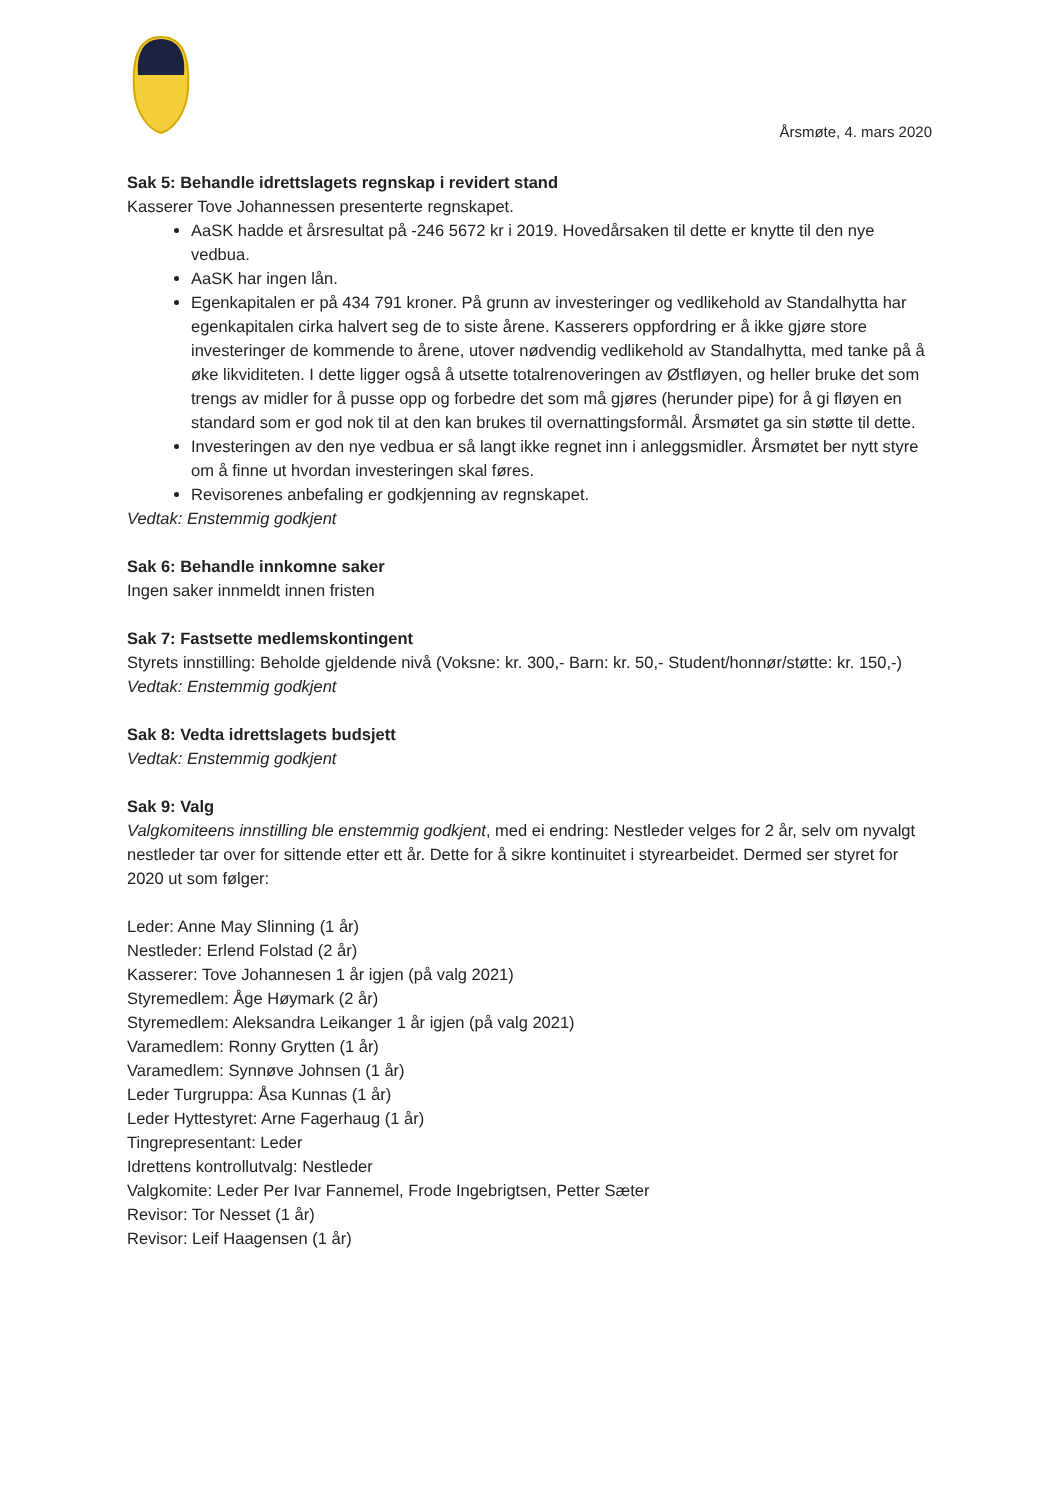Årsmøte, 4. mars 2020
Sak 5: Behandle idrettslagets regnskap i revidert stand
Kasserer Tove Johannessen presenterte regnskapet.
AaSK hadde et årsresultat på -246 5672 kr i 2019. Hovedårsaken til dette er knytte til den nye vedbua.
AaSK har ingen lån.
Egenkapitalen er på 434 791 kroner. På grunn av investeringer og vedlikehold av Standalhytta har egenkapitalen cirka halvert seg de to siste årene. Kasserers oppfordring er å ikke gjøre store investeringer de kommende to årene, utover nødvendig vedlikehold av Standalhytta, med tanke på å øke likviditeten. I dette ligger også å utsette totalrenoveringen av Østfløyen, og heller bruke det som trengs av midler for å pusse opp og forbedre det som må gjøres (herunder pipe) for å gi fløyen en standard som er god nok til at den kan brukes til overnattingsformål. Årsmøtet ga sin støtte til dette.
Investeringen av den nye vedbua er så langt ikke regnet inn i anleggsmidler. Årsmøtet ber nytt styre om å finne ut hvordan investeringen skal føres.
Revisorenes anbefaling er godkjenning av regnskapet.
Vedtak: Enstemmig godkjent
Sak 6: Behandle innkomne saker
Ingen saker innmeldt innen fristen
Sak 7: Fastsette medlemskontingent
Styrets innstilling: Beholde gjeldende nivå (Voksne: kr. 300,- Barn: kr. 50,- Student/honnør/støtte: kr. 150,-)
Vedtak: Enstemmig godkjent
Sak 8: Vedta idrettslagets budsjett
Vedtak: Enstemmig godkjent
Sak 9: Valg
Valgkomiteens innstilling ble enstemmig godkjent, med ei endring: Nestleder velges for 2 år, selv om nyvalgt nestleder tar over for sittende etter ett år. Dette for å sikre kontinuitet i styrearbeidet. Dermed ser styret for 2020 ut som følger:
Leder: Anne May Slinning (1 år)
Nestleder: Erlend Folstad (2 år)
Kasserer: Tove Johannesen 1 år igjen (på valg 2021)
Styremedlem: Åge Høymark (2 år)
Styremedlem: Aleksandra Leikanger 1 år igjen (på valg 2021)
Varamedlem: Ronny Grytten (1 år)
Varamedlem: Synnøve Johnsen (1 år)
Leder Turgruppa: Åsa Kunnas (1 år)
Leder Hyttestyret: Arne Fagerhaug (1 år)
Tingrepresentant: Leder
Idrettens kontrollutvalg: Nestleder
Valgkomite: Leder Per Ivar Fannemel, Frode Ingebrigtsen, Petter Sæter
Revisor: Tor Nesset (1 år)
Revisor: Leif Haagensen (1 år)